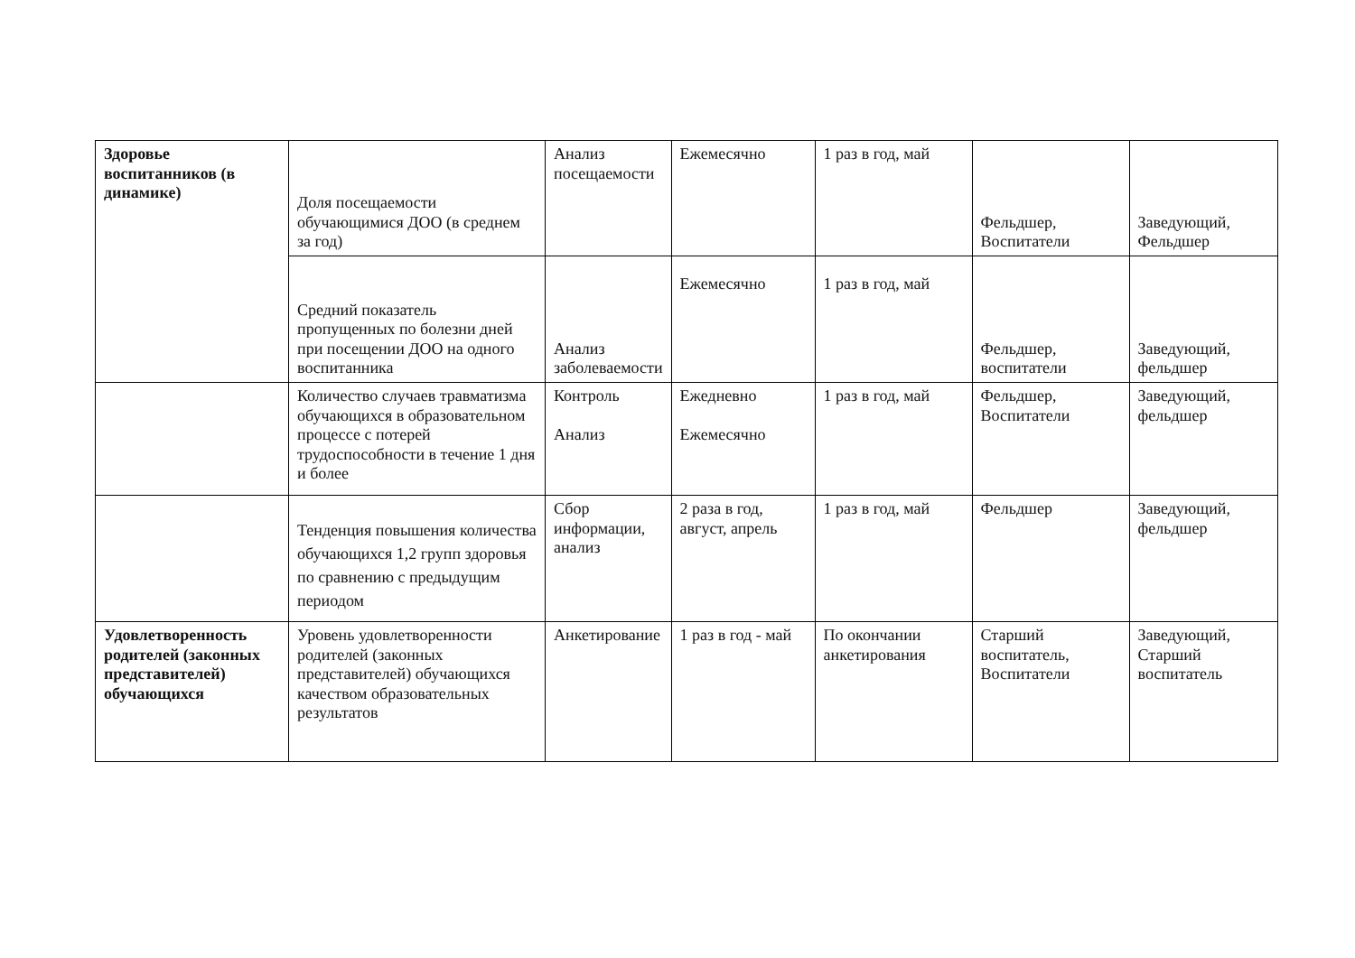| Здоровье воспитанников (в динамике) | Доля посещаемости обучающимися ДОО (в среднем за год) | Анализ посещаемости | Ежемесячно | 1 раз в год, май | Фельдшер, Воспитатели | Заведующий, Фельдшер |
| | Средний показатель пропущенных по болезни дней при посещении ДОО на одного воспитанника | Анализ заболеваемости | Ежемесячно | 1 раз в год, май | Фельдшер, воспитатели | Заведующий, фельдшер |
| | Количество случаев травматизма обучающихся в образовательном процессе с потерей трудоспособности в течение 1 дня и более | Контроль Анализ | Ежедневно Ежемесячно | 1 раз в год, май | Фельдшер, Воспитатели | Заведующий, фельдшер |
| | Тенденция повышения количества обучающихся 1,2 групп здоровья по сравнению с предыдущим периодом | Сбор информации, анализ | 2 раза в год, август, апрель | 1 раз в год, май | Фельдшер | Заведующий, фельдшер |
| Удовлетворенность родителей (законных представителей) обучающихся | Уровень удовлетворенности родителей (законных представителей) обучающихся качеством образовательных результатов | Анкетирование | 1 раз в год - май | По окончании анкетирования | Старший воспитатель, Воспитатели | Заведующий, Старший воспитатель |